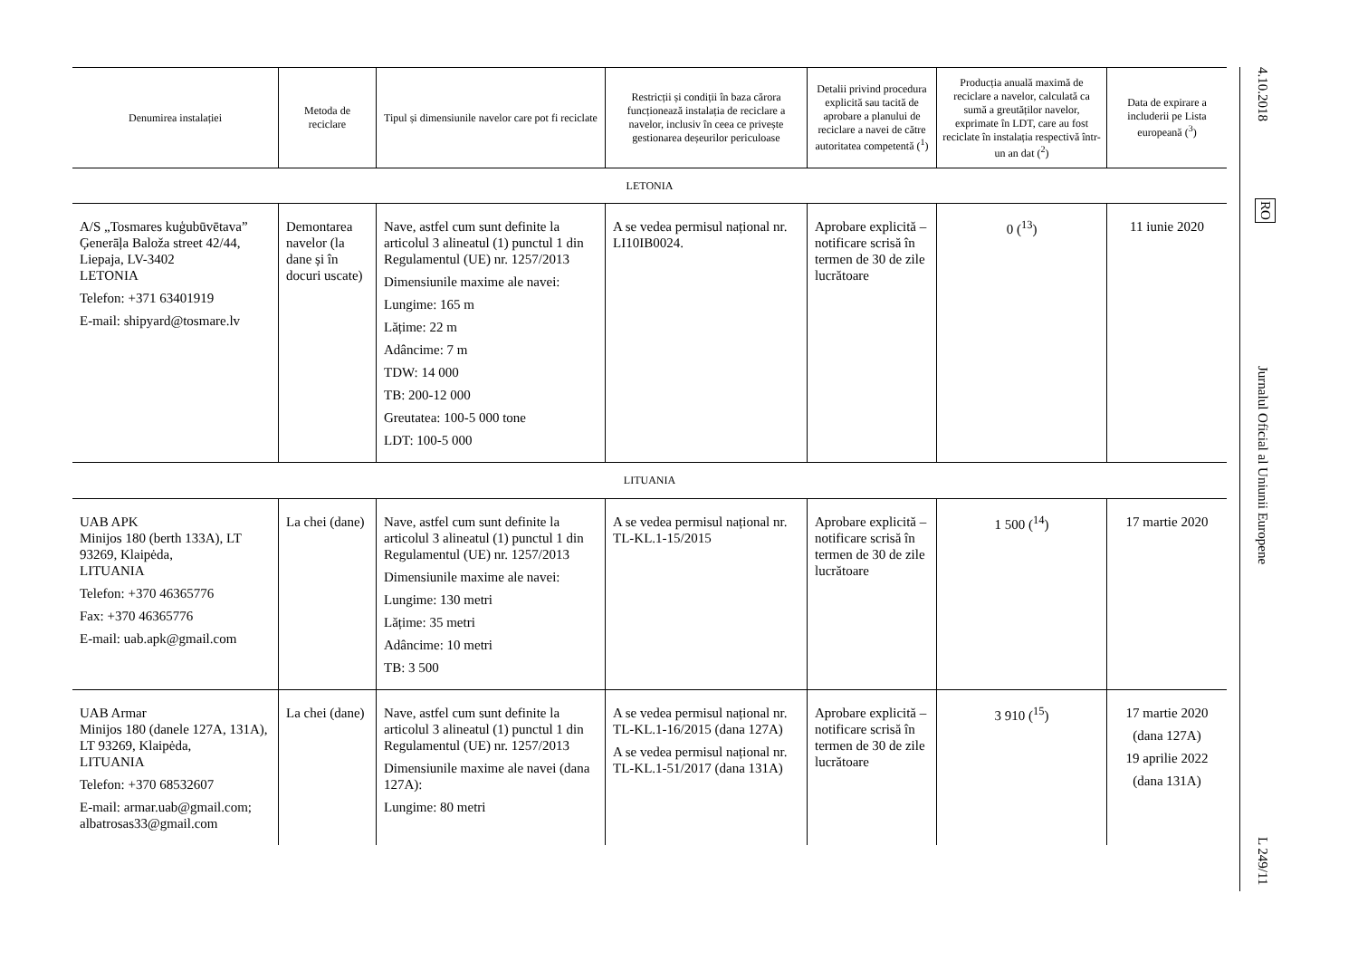| Denumirea instalației | Metoda de reciclare | Tipul și dimensiunile navelor care pot fi reciclate | Restricții și condiții în baza cărora funcționează instalația de reciclare a navelor, inclusiv în ceea ce privește gestionarea deșeurilor periculoase | Detalii privind procedura explicită sau tacită de aprobare a planului de reciclare a navei de către autoritatea competentă (<sup>1</sup>) | Producția anuală maximă de reciclare a navelor, calculată ca sumă a greutăților navelor, exprimate în LDT, care au fost reciclate în instalația respectivă într-un an dat (<sup>2</sup>) | Data de expirare a includerii pe Lista europeană (<sup>3</sup>) |
| --- | --- | --- | --- | --- | --- | --- |
| LETONIA | | | | | | |
| A/S „Tosmares kuģubūvētava” Ģenerāļa Baloža street 42/44, Liepaja, LV-3402 LETONIA Telefon: +371 63401919 E-mail: shipyard@tosmare.lv | Demontarea navelor (la dane și în docuri uscate) | Nave, astfel cum sunt definite la articolul 3 alineatul (1) punctul 1 din Regulamentul (UE) nr. 1257/2013 Dimensiunile maxime ale navei: Lungime: 165 m Lățime: 22 m Adâncime: 7 m TDW: 14 000 TB: 200-12 000 Greutatea: 100-5 000 tone LDT: 100-5 000 | A se vedea permisul național nr. LI10IB0024. | Aprobare explicită – notificare scrisă în termen de 30 de zile lucrătoare | 0 (<sup>13</sup>) | 11 iunie 2020 |
| LITUANIA | | | | | | |
| UAB APK Minijos 180 (berth 133A), LT 93269, Klaipėda, LITUANIA Telefon: +370 46365776 Fax: +370 46365776 E-mail: uab.apk@gmail.com | La chei (dane) | Nave, astfel cum sunt definite la articolul 3 alineatul (1) punctul 1 din Regulamentul (UE) nr. 1257/2013 Dimensiunile maxime ale navei: Lungime: 130 metri Lățime: 35 metri Adâncime: 10 metri TB: 3 500 | A se vedea permisul național nr. TL-KL.1-15/2015 | Aprobare explicită – notificare scrisă în termen de 30 de zile lucrătoare | 1 500 (<sup>14</sup>) | 17 martie 2020 |
| UAB Armar Minijos 180 (danele 127A, 131A), LT 93269, Klaipėda, LITUANIA Telefon: +370 68532607 E-mail: armar.uab@gmail.com; albatrosas33@gmail.com | La chei (dane) | Nave, astfel cum sunt definite la articolul 3 alineatul (1) punctul 1 din Regulamentul (UE) nr. 1257/2013 Dimensiunile maxime ale navei (dana 127A): Lungime: 80 metri | A se vedea permisul național nr. TL-KL.1-16/2015 (dana 127A) A se vedea permisul național nr. TL-KL.1-51/2017 (dana 131A) | Aprobare explicită – notificare scrisă în termen de 30 de zile lucrătoare | 3 910 (<sup>15</sup>) | 17 martie 2020 (dana 127A) 19 aprilie 2022 (dana 131A) |
4.10.2018
RO
Jurnalul Oficial al Uniunii Europene
L 249/11